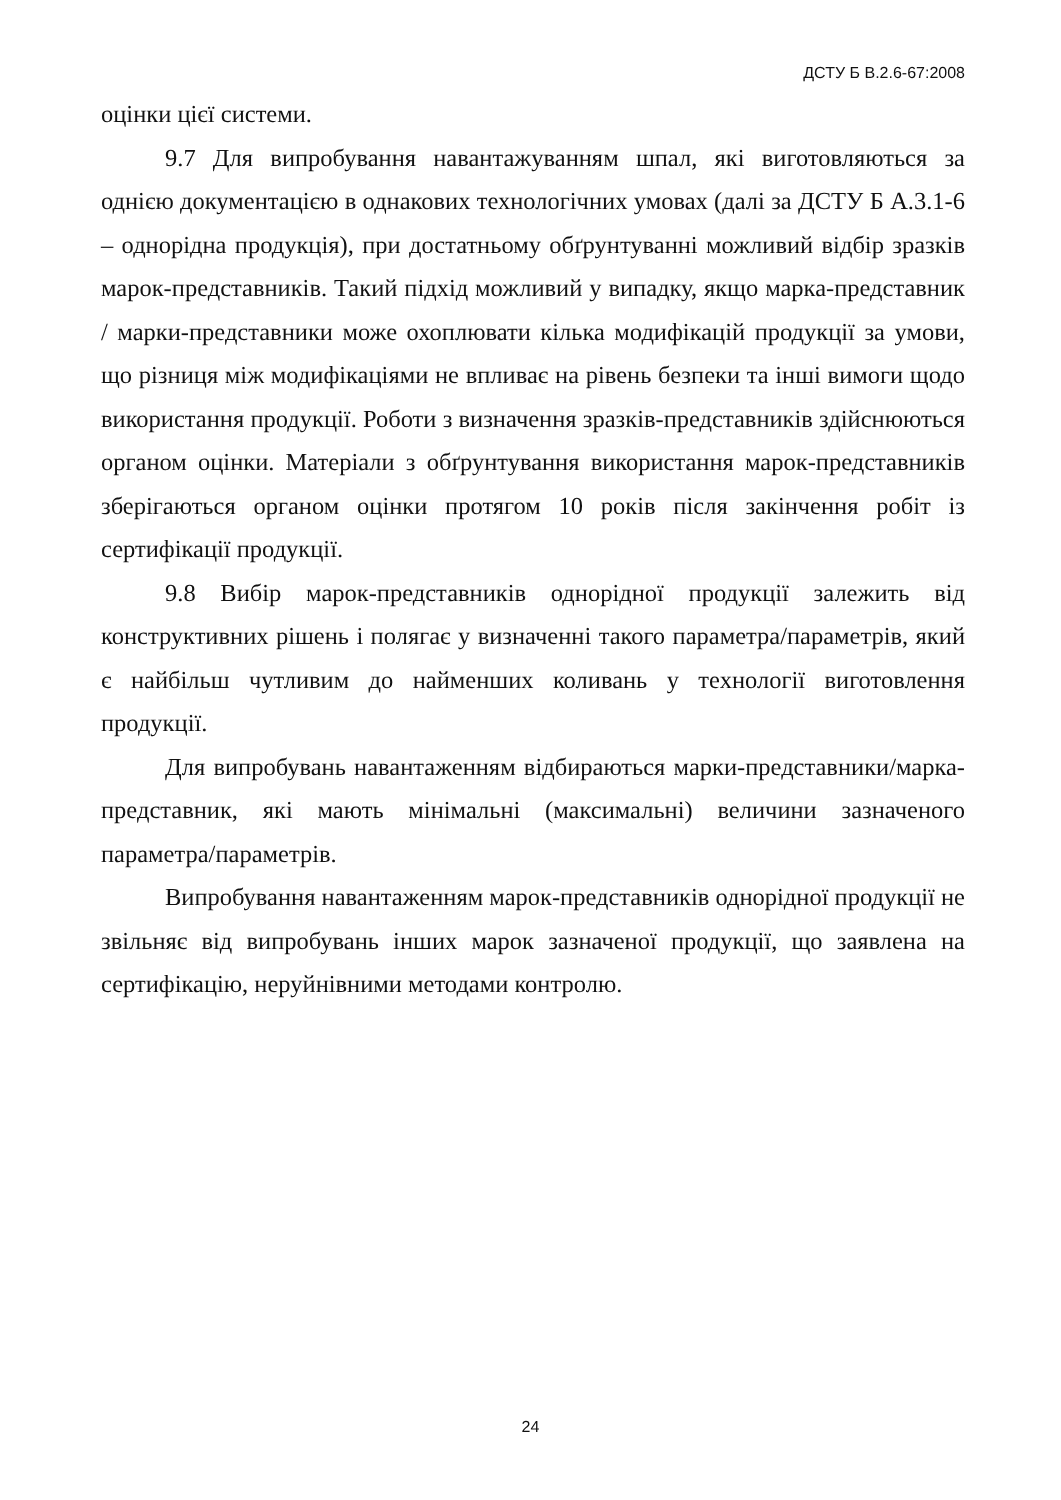ДСТУ Б В.2.6-67:2008
оцінки цієї системи.
9.7 Для випробування навантажуванням шпал, які виготовляються за однією документацією в однакових технологічних умовах (далі за ДСТУ Б А.3.1-6 – однорідна продукція), при достатньому обґрунтуванні можливий відбір зразків марок-представників. Такий підхід можливий у випадку, якщо марка-представник / марки-представники може охоплювати кілька модифікацій продукції за умови, що різниця між модифікаціями не впливає на рівень безпеки та інші вимоги щодо використання продукції. Роботи з визначення зразків-представників здійснюються органом оцінки. Матеріали з обґрунтування використання марок-представників зберігаються органом оцінки протягом 10 років після закінчення робіт із сертифікації продукції.
9.8 Вибір марок-представників однорідної продукції залежить від конструктивних рішень і полягає у визначенні такого параметра/параметрів, який є найбільш чутливим до найменших коливань у технології виготовлення продукції.
Для випробувань навантаженням відбираються марки-представники/марка-представник, які мають мінімальні (максимальні) величини зазначеного параметра/параметрів.
Випробування навантаженням марок-представників однорідної продукції не звільняє від випробувань інших марок зазначеної продукції, що заявлена на сертифікацію, неруйнівними методами контролю.
24